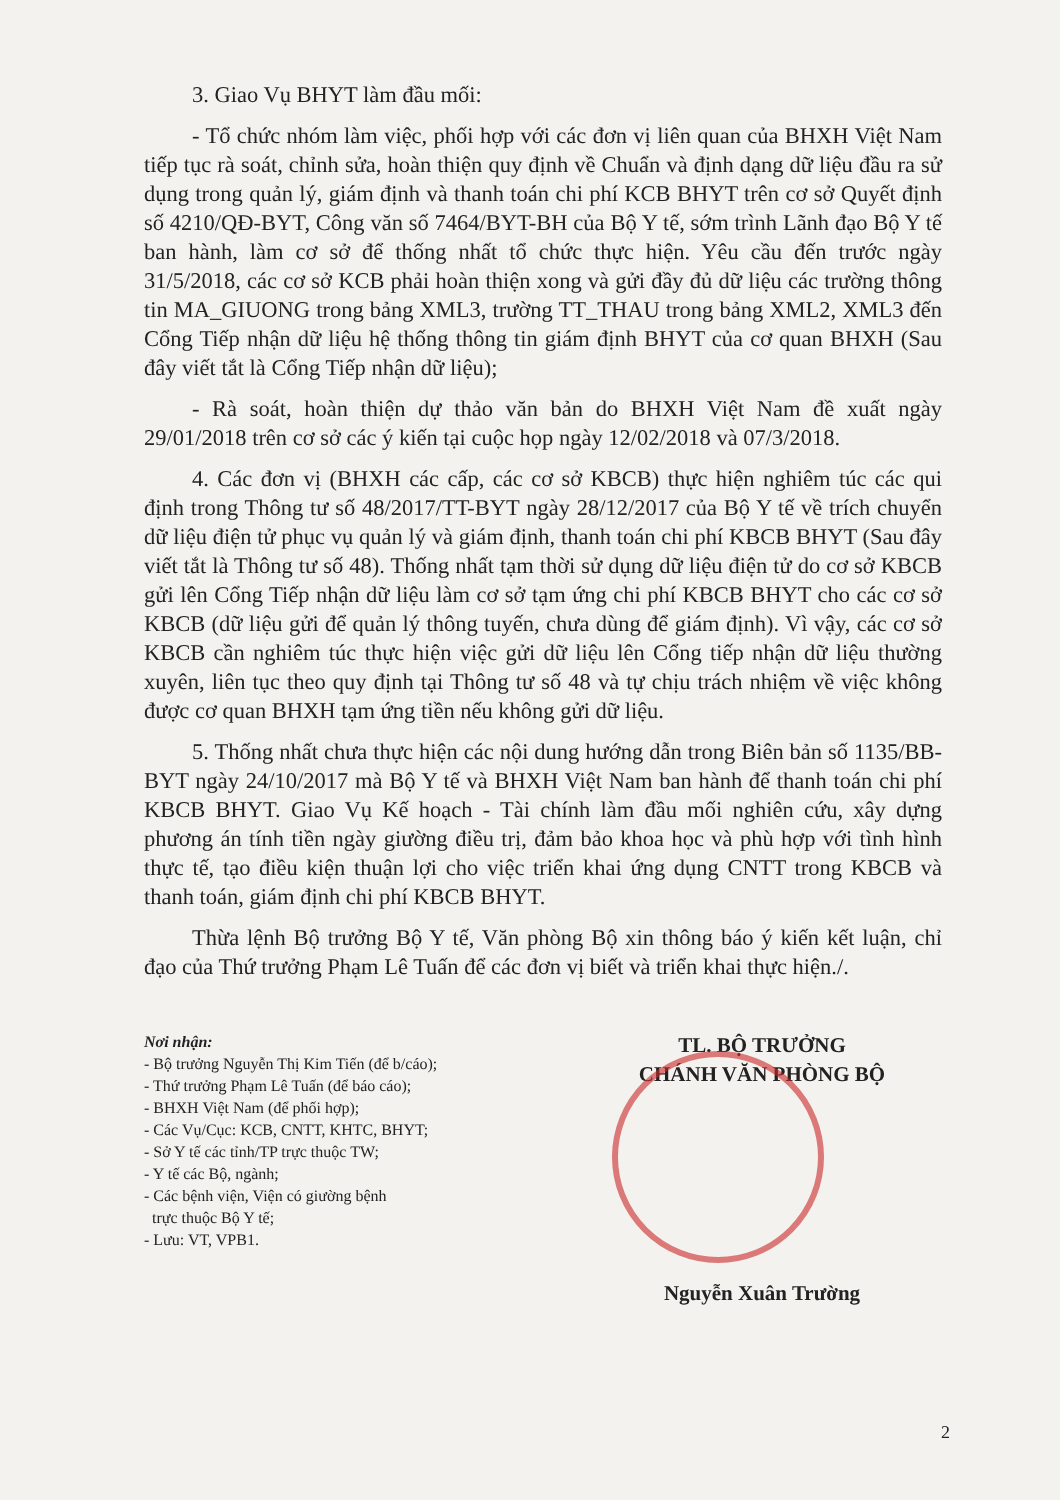3. Giao Vụ BHYT làm đầu mối:
- Tổ chức nhóm làm việc, phối hợp với các đơn vị liên quan của BHXH Việt Nam tiếp tục rà soát, chỉnh sửa, hoàn thiện quy định về Chuẩn và định dạng dữ liệu đầu ra sử dụng trong quản lý, giám định và thanh toán chi phí KCB BHYT trên cơ sở Quyết định số 4210/QĐ-BYT, Công văn số 7464/BYT-BH của Bộ Y tế, sớm trình Lãnh đạo Bộ Y tế ban hành, làm cơ sở để thống nhất tổ chức thực hiện. Yêu cầu đến trước ngày 31/5/2018, các cơ sở KCB phải hoàn thiện xong và gửi đầy đủ dữ liệu các trường thông tin MA_GIUONG trong bảng XML3, trường TT_THAU trong bảng XML2, XML3 đến Cổng Tiếp nhận dữ liệu hệ thống thông tin giám định BHYT của cơ quan BHXH (Sau đây viết tắt là Cổng Tiếp nhận dữ liệu);
- Rà soát, hoàn thiện dự thảo văn bản do BHXH Việt Nam đề xuất ngày 29/01/2018 trên cơ sở các ý kiến tại cuộc họp ngày 12/02/2018 và 07/3/2018.
4. Các đơn vị (BHXH các cấp, các cơ sở KBCB) thực hiện nghiêm túc các qui định trong Thông tư số 48/2017/TT-BYT ngày 28/12/2017 của Bộ Y tế về trích chuyển dữ liệu điện tử phục vụ quản lý và giám định, thanh toán chi phí KBCB BHYT (Sau đây viết tắt là Thông tư số 48). Thống nhất tạm thời sử dụng dữ liệu điện tử do cơ sở KBCB gửi lên Cổng Tiếp nhận dữ liệu làm cơ sở tạm ứng chi phí KBCB BHYT cho các cơ sở KBCB (dữ liệu gửi để quản lý thông tuyến, chưa dùng để giám định). Vì vậy, các cơ sở KBCB cần nghiêm túc thực hiện việc gửi dữ liệu lên Cổng tiếp nhận dữ liệu thường xuyên, liên tục theo quy định tại Thông tư số 48 và tự chịu trách nhiệm về việc không được cơ quan BHXH tạm ứng tiền nếu không gửi dữ liệu.
5. Thống nhất chưa thực hiện các nội dung hướng dẫn trong Biên bản số 1135/BB-BYT ngày 24/10/2017 mà Bộ Y tế và BHXH Việt Nam ban hành để thanh toán chi phí KBCB BHYT. Giao Vụ Kế hoạch - Tài chính làm đầu mối nghiên cứu, xây dựng phương án tính tiền ngày giường điều trị, đảm bảo khoa học và phù hợp với tình hình thực tế, tạo điều kiện thuận lợi cho việc triển khai ứng dụng CNTT trong KBCB và thanh toán, giám định chi phí KBCB BHYT.
Thừa lệnh Bộ trưởng Bộ Y tế, Văn phòng Bộ xin thông báo ý kiến kết luận, chỉ đạo của Thứ trưởng Phạm Lê Tuấn để các đơn vị biết và triển khai thực hiện./.
Nơi nhận:
- Bộ trưởng Nguyễn Thị Kim Tiến (để b/cáo);
- Thứ trưởng Phạm Lê Tuấn (để báo cáo);
- BHXH Việt Nam (để phối hợp);
- Các Vụ/Cục: KCB, CNTT, KHTC, BHYT;
- Sở Y tế các tỉnh/TP trực thuộc TW;
- Y tế các Bộ, ngành;
- Các bệnh viện, Viện có giường bệnh
trực thuộc Bộ Y tế;
- Lưu: VT, VPB1.
TL. BỘ TRƯỞNG
CHÁNH VĂN PHÒNG BỘ
Nguyễn Xuân Trường
2